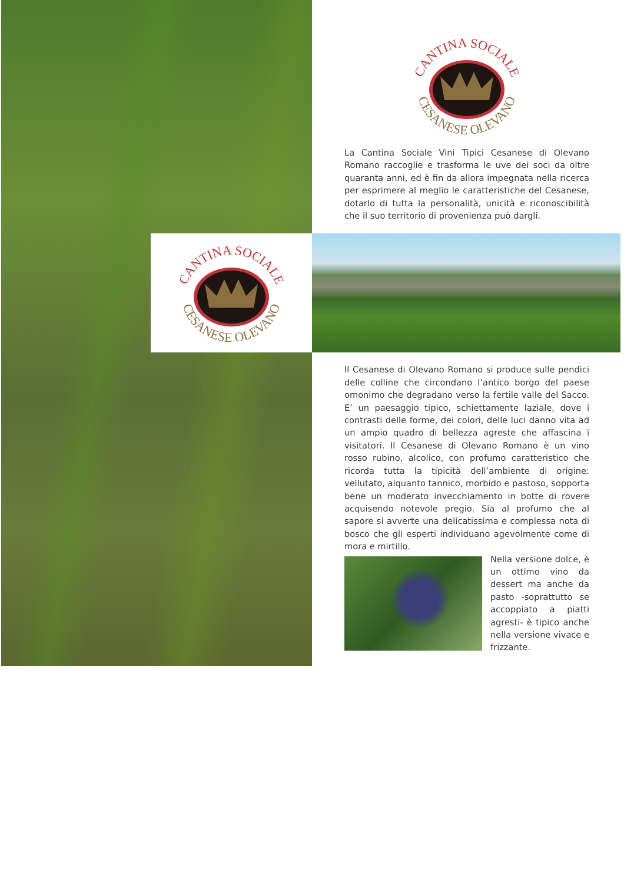CANTINA SOCIALE
CESANESE OLEVANO
La Cantina Sociale Vini Tipici Cesanese di Olevano Romano raccoglie e trasforma le uve dei soci da oltre quaranta anni, ed è fin da allora impegnata nella ricerca per esprimere al meglio le caratteristiche del Cesanese, dotarlo di tutta la personalità, unicità e riconoscibilità che il suo territorio di provenienza può dargli.
CANTINA SOCIALE
CESANESE OLEVANO
Il Cesanese di Olevano Romano si produce sulle pendici delle colline che circondano l’antico borgo del paese omonimo che degradano verso la fertile valle del Sacco. E’ un paesaggio tipico, schiettamente laziale, dove i contrasti delle forme, dei colori, delle luci danno vita ad un ampio quadro di bellezza agreste che affascina i visitatori. Il Cesanese di Olevano Romano è un vino rosso rubino, alcolico, con profumo caratteristico che ricorda tutta la tipicità dell’ambiente di origine: vellutato, alquanto tannico, morbido e pastoso, sopporta bene un moderato invecchiamento in botte di rovere acquisendo notevole pregio. Sia al profumo che al sapore si avverte una delicatissima e complessa nota di bosco che gli esperti individuano agevolmente come di mora e mirtillo.
Nella versione dolce, è un ottimo vino da dessert ma anche da pasto -soprattutto se accoppiato a piatti agresti- è tipico anche nella versione vivace e frizzante.